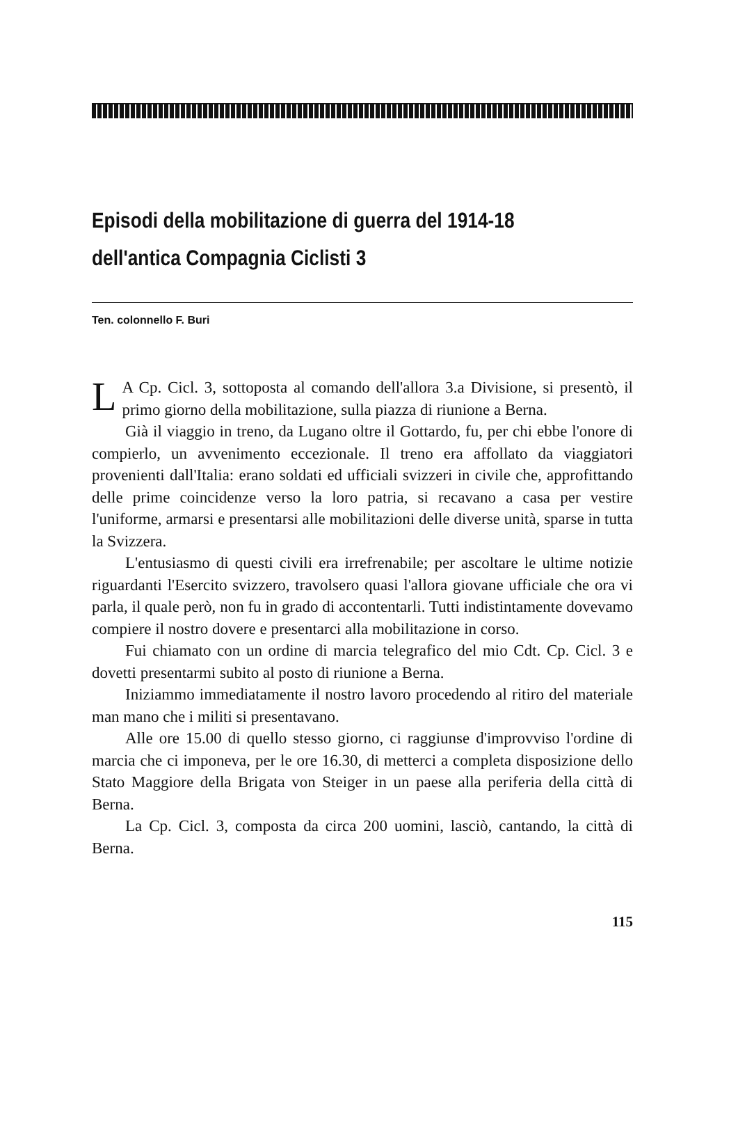Episodi della mobilitazione di guerra del 1914-18
dell'antica Compagnia Ciclisti 3
Ten. colonnello F. Buri
LA Cp. Cicl. 3, sottoposta al comando dell'allora 3.a Divisione, si presentò, il primo giorno della mobilitazione, sulla piazza di riunione a Berna.
Già il viaggio in treno, da Lugano oltre il Gottardo, fu, per chi ebbe l'onore di compierlo, un avvenimento eccezionale. Il treno era affollato da viaggiatori provenienti dall'Italia: erano soldati ed ufficiali svizzeri in civile che, approfittando delle prime coincidenze verso la loro patria, si recavano a casa per vestire l'uniforme, armarsi e presentarsi alle mobilitazioni delle diverse unità, sparse in tutta la Svizzera.
L'entusiasmo di questi civili era irrefrenabile; per ascoltare le ultime notizie riguardanti l'Esercito svizzero, travolsero quasi l'allora giovane ufficiale che ora vi parla, il quale però, non fu in grado di accontentarli. Tutti indistintamente dovevamo compiere il nostro dovere e presentarci alla mobilitazione in corso.
Fui chiamato con un ordine di marcia telegrafico del mio Cdt. Cp. Cicl. 3 e dovetti presentarmi subito al posto di riunione a Berna.
Iniziammo immediatamente il nostro lavoro procedendo al ritiro del materiale man mano che i militi si presentavano.
Alle ore 15.00 di quello stesso giorno, ci raggiunse d'improvviso l'ordine di marcia che ci imponeva, per le ore 16.30, di metterci a completa disposizione dello Stato Maggiore della Brigata von Steiger in un paese alla periferia della città di Berna.
La Cp. Cicl. 3, composta da circa 200 uomini, lasciò, cantando, la città di Berna.
115